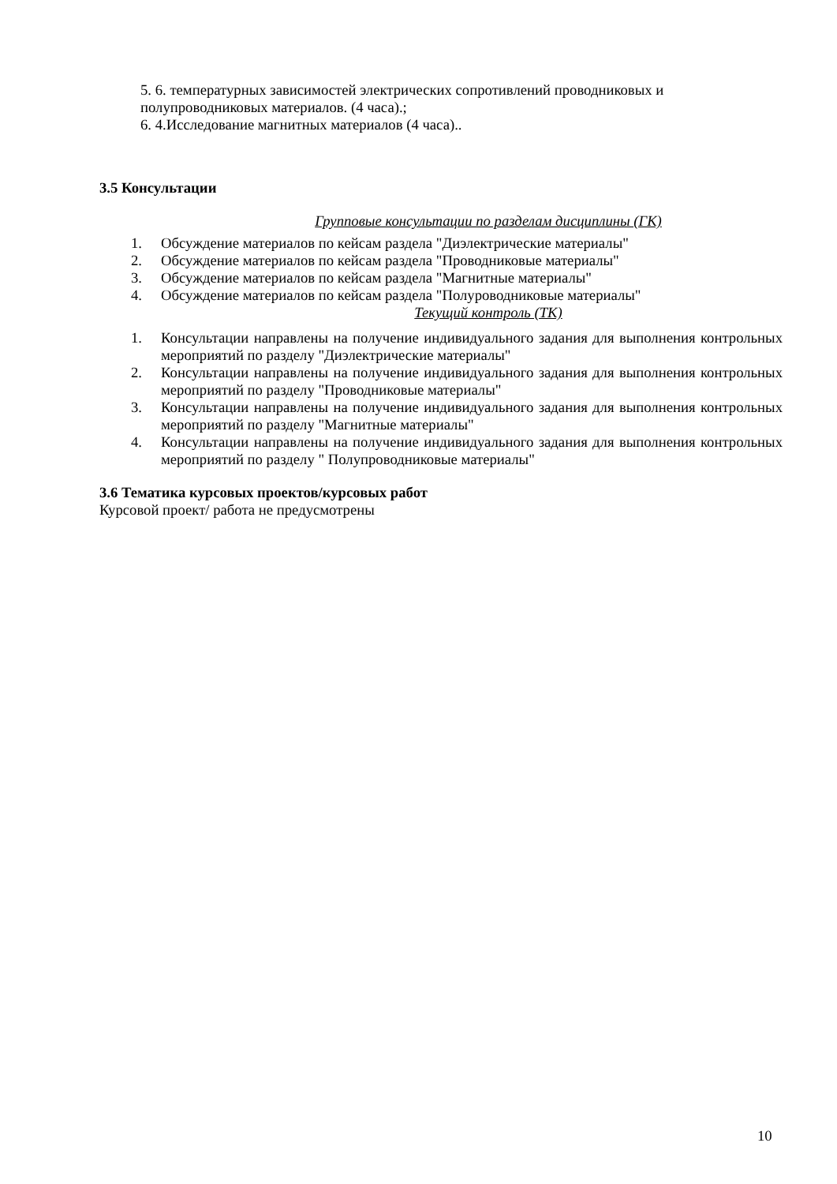5. 6. температурных зависимостей электрических сопротивлений проводниковых и полупроводниковых материалов. (4 часа).;
6. 4.Исследование магнитных материалов (4 часа)..
3.5 Консультации
Групповые консультации по разделам дисциплины (ГК)
1. Обсуждение материалов по кейсам раздела "Диэлектрические материалы"
2. Обсуждение материалов по кейсам раздела "Проводниковые материалы"
3. Обсуждение материалов по кейсам раздела "Магнитные материалы"
4. Обсуждение материалов по кейсам раздела "Полуроводниковые материалы"
Текущий контроль (ТК)
1. Консультации направлены на получение индивидуального задания для выполнения контрольных мероприятий по разделу "Диэлектрические материалы"
2. Консультации направлены на получение индивидуального задания для выполнения контрольных мероприятий по разделу "Проводниковые материалы"
3. Консультации направлены на получение индивидуального задания для выполнения контрольных мероприятий по разделу "Магнитные материалы"
4. Консультации направлены на получение индивидуального задания для выполнения контрольных мероприятий по разделу " Полупроводниковые материалы"
3.6 Тематика курсовых проектов/курсовых работ
Курсовой проект/ работа не предусмотрены
10